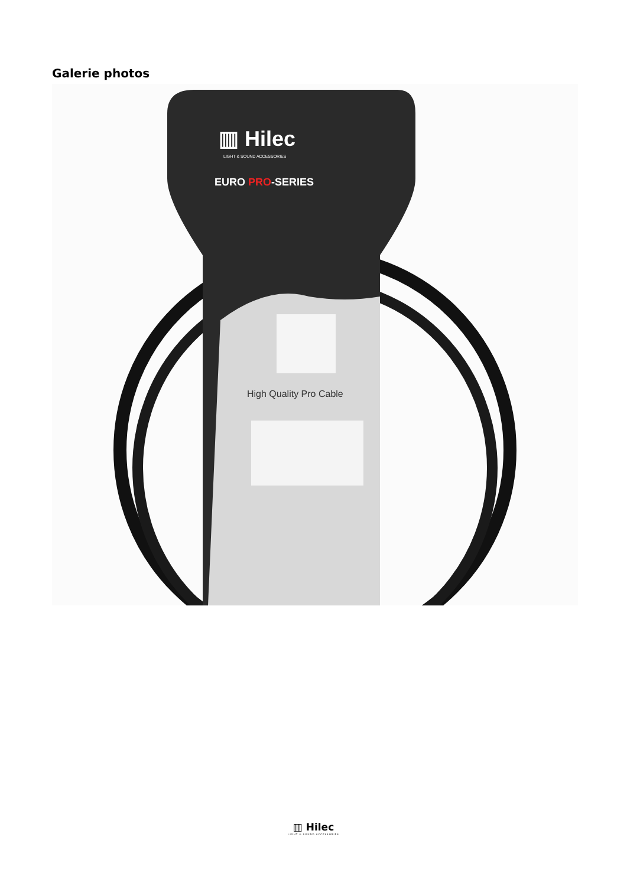Galerie photos
▥ Hilec
LIGHT & SOUND ACCESSORIES
EURO PRO-SERIES
High Quality Pro Cable
▥ Hilec
LIGHT & SOUND ACCESSORIES